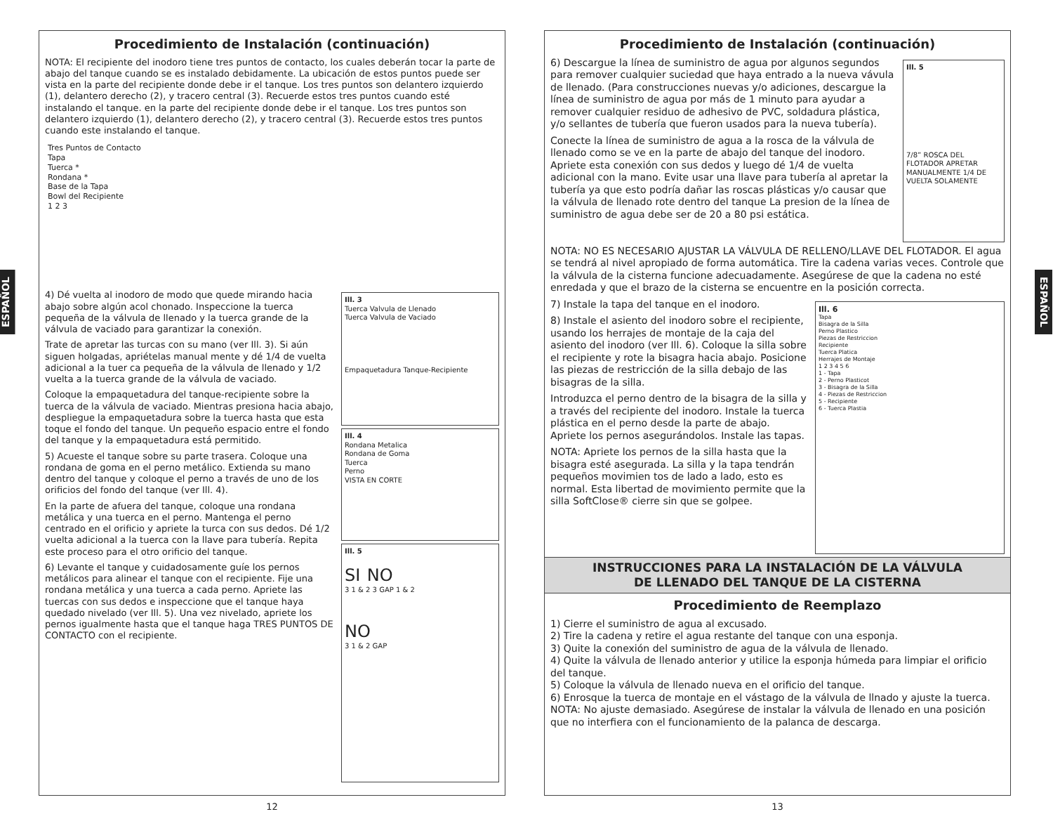ESPAÑOL
Procedimiento de Instalación (continuación)
NOTA: El recipiente del inodoro tiene tres puntos de contacto, los cuales deberán tocar la parte de abajo del tanque cuando se es instalado debidamente. La ubicación de estos puntos puede ser vista en la parte del recipiente donde debe ir el tanque. Los tres puntos son delantero izquierdo (1), delantero derecho (2), y tracero central (3). Recuerde estos tres puntos cuando esté instalando el tanque. en la parte del recipiente donde debe ir el tanque. Los tres puntos son delantero izquierdo (1), delantero derecho (2), y tracero central (3). Recuerde estos tres puntos cuando este instalando el tanque.
Tres Puntos de Contacto
Tapa
Tuerca *
Rondana *
Base de la Tapa
Bowl del Recipiente
1 2 3
4) Dé vuelta al inodoro de modo que quede mirando hacia abajo sobre algún acol chonado. Inspeccione la tuerca pequeña de la válvula de llenado y la tuerca grande de la válvula de vaciado para garantizar la conexión.
Trate de apretar las turcas con su mano (ver Ill. 3). Si aún siguen holgadas, apriételas manual mente y dé 1/4 de vuelta adicional a la tuer ca pequeña de la válvula de llenado y 1/2 vuelta a la tuerca grande de la válvula de vaciado.
Coloque la empaquetadura del tanque-recipiente sobre la tuerca de la válvula de vaciado. Mientras presiona hacia abajo, despliegue la empaquetadura sobre la tuerca hasta que esta toque el fondo del tanque. Un pequeño espacio entre el fondo del tanque y la empaquetadura está permitido.
5) Acueste el tanque sobre su parte trasera. Coloque una rondana de goma en el perno metálico. Extienda su mano dentro del tanque y coloque el perno a través de uno de los orificios del fondo del tanque (ver Ill. 4).
En la parte de afuera del tanque, coloque una rondana metálica y una tuerca en el perno. Mantenga el perno centrado en el orificio y apriete la turca con sus dedos. Dé 1/2 vuelta adicional a la tuerca con la llave para tubería. Repita este proceso para el otro orificio del tanque.
6) Levante el tanque y cuidadosamente guíe los pernos metálicos para alinear el tanque con el recipiente. Fije una rondana metálica y una tuerca a cada perno. Apriete las tuercas con sus dedos e inspeccione que el tanque haya quedado nivelado (ver Ill. 5). Una vez nivelado, apriete los pernos igualmente hasta que el tanque haga TRES PUNTOS DE CONTACTO con el recipiente.
Ill. 3
Tuerca Valvula de Llenado
Tuerca Valvula de Vaciado
Empaquetadura Tanque-Recipiente
Ill. 4
Rondana Metalica
Rondana de Goma
Tuerca
Perno
VISTA EN CORTE
Ill. 5
SI NO
3 1 & 2 3 GAP 1 & 2
NO
3 1 & 2 GAP
12
ESPAÑOL
Procedimiento de Instalación (continuación)
6) Descargue la línea de suministro de agua por algunos segundos para remover cualquier suciedad que haya entrado a la nueva vávula de llenado. (Para construcciones nuevas y/o adiciones, descargue la línea de suministro de agua por más de 1 minuto para ayudar a remover cualquier residuo de adhesivo de PVC, soldadura plástica, y/o sellantes de tubería que fueron usados para la nueva tubería).
Conecte la línea de suministro de agua a la rosca de la válvula de llenado como se ve en la parte de abajo del tanque del inodoro. Apriete esta conexión con sus dedos y luego dé 1/4 de vuelta adicional con la mano. Evite usar una llave para tubería al apretar la tubería ya que esto podría dañar las roscas plásticas y/o causar que la válvula de llenado rote dentro del tanque La presion de la línea de suministro de agua debe ser de 20 a 80 psi estática.
Ill. 5
7/8” ROSCA DEL FLOTADOR APRETAR MANUALMENTE 1/4 DE VUELTA SOLAMENTE
NOTA: NO ES NECESARIO AJUSTAR LA VÁLVULA DE RELLENO/LLAVE DEL FLOTADOR. El agua se tendrá al nivel apropiado de forma automática. Tire la cadena varias veces. Controle que la válvula de la cisterna funcione adecuadamente. Asegúrese de que la cadena no esté enredada y que el brazo de la cisterna se encuentre en la posición correcta.
7) Instale la tapa del tanque en el inodoro.
8) Instale el asiento del inodoro sobre el recipiente, usando los herrajes de montaje de la caja del asiento del inodoro (ver Ill. 6). Coloque la silla sobre el recipiente y rote la bisagra hacia abajo. Posicione las piezas de restricción de la silla debajo de las bisagras de la silla.
Introduzca el perno dentro de la bisagra de la silla y a través del recipiente del inodoro. Instale la tuerca plástica en el perno desde la parte de abajo. Apriete los pernos asegurándolos. Instale las tapas.
NOTA: Apriete los pernos de la silla hasta que la bisagra esté asegurada. La silla y la tapa tendrán pequeños movimien tos de lado a lado, esto es normal. Esta libertad de movimiento permite que la silla SoftClose® cierre sin que se golpee.
Ill. 6
Tapa
Bisagra de la Silla
Perno Plastico
Piezas de Restriccion
Recipiente
Tuerca Platica
Herrajes de Montaje
1 2 3 4 5 6
1 - Tapa
2 - Perno Plasticot
3 - Bisagra de la Silla
4 - Piezas de Restriccion
5 - Recipiente
6 - Tuerca Plastia
INSTRUCCIONES PARA LA INSTALACIÓN DE LA VÁLVULA
DE LLENADO DEL TANQUE DE LA CISTERNA
Procedimiento de Reemplazo
1) Cierre el suministro de agua al excusado.
2) Tire la cadena y retire el agua restante del tanque con una esponja.
3) Quite la conexión del suministro de agua de la válvula de llenado.
4) Quite la válvula de llenado anterior y utilice la esponja húmeda para limpiar el orificio del tanque.
5) Coloque la válvula de llenado nueva en el orificio del tanque.
6) Enrosque la tuerca de montaje en el vástago de la válvula de llnado y ajuste la tuerca.
NOTA: No ajuste demasiado. Asegúrese de instalar la válvula de llenado en una posición que no interfiera con el funcionamiento de la palanca de descarga.
13